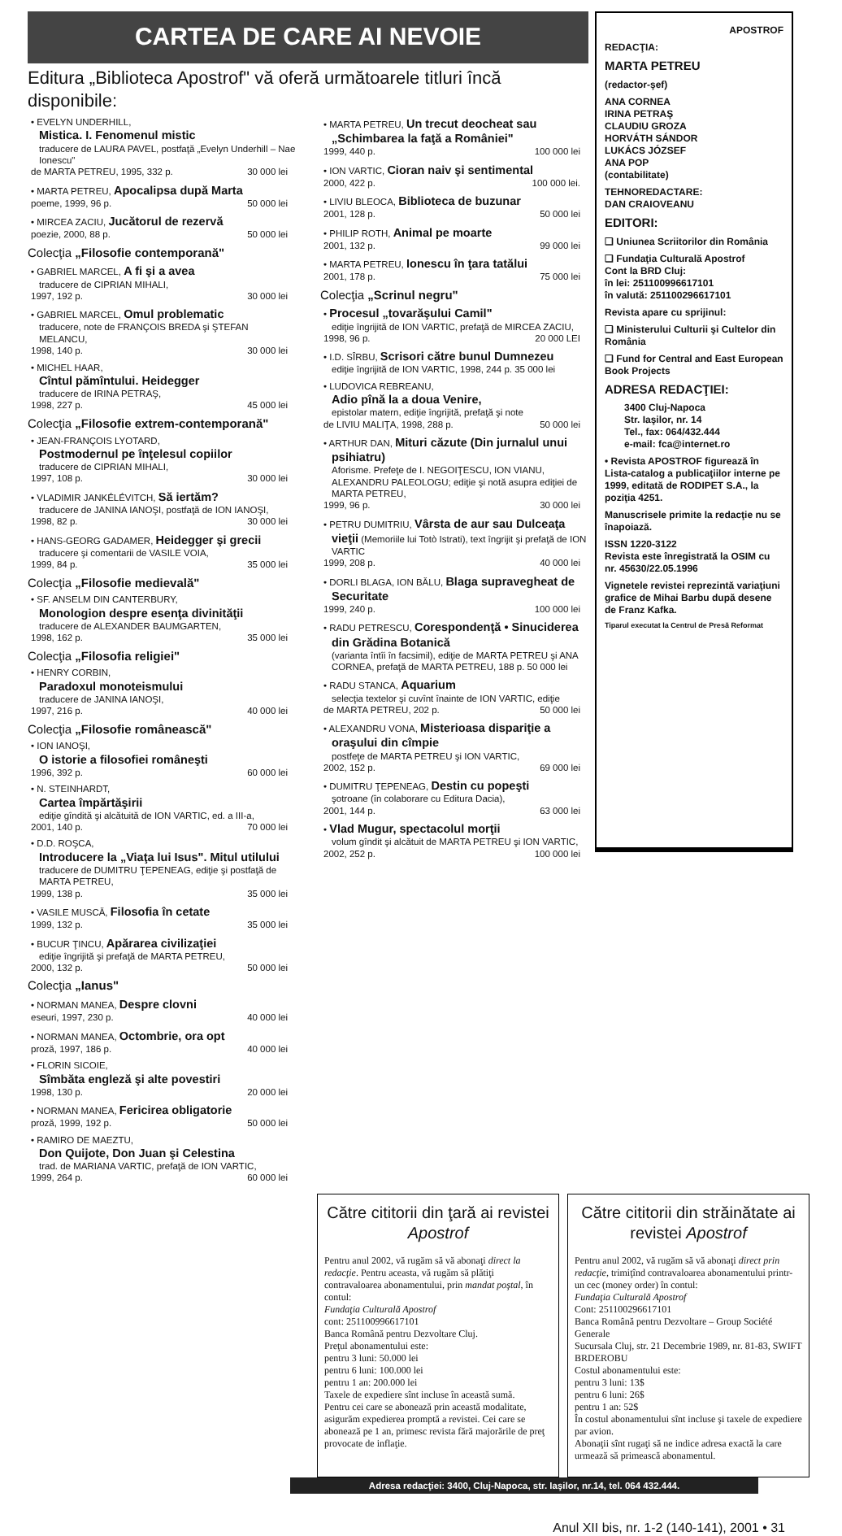CARTEA DE CARE AI NEVOIE
Editura „Biblioteca Apostrof" vă oferă următoarele titluri încă disponibile:
• EVELYN UNDERHILL,
Mistica. I. Fenomenul mistic
traducere de LAURA PAVEL, postfaţă „Evelyn Underhill – Nae Ionescu"
de MARTA PETREU, 1995, 332 p. 30 000 lei
• MARTA PETREU, Apocalipsa după Marta
poeme, 1999, 96 p. 50 000 lei
• MIRCEA ZACIU, Jucătorul de rezervă
poezie, 2000, 88 p. 50 000 lei
Colecţia „Filosofie contemporană"
• GABRIEL MARCEL, A fi şi a avea
traducere de CIPRIAN MIHALI,
1997, 192 p. 30 000 lei
• GABRIEL MARCEL, Omul problematic
traducere, note de FRANÇOIS BREDA şi ŞTEFAN MELANCU,
1998, 140 p. 30 000 lei
• MICHEL HAAR,
Cîntul pămîntului. Heidegger
traducere de IRINA PETRAŞ,
1998, 227 p. 45 000 lei
Colecţia „Filosofie extrem-contemporană"
• JEAN-FRANÇOIS LYOTARD,
Postmodernul pe înţelesul copiilor
traducere de CIPRIAN MIHALI,
1997, 108 p. 30 000 lei
• VLADIMIR JANKÉLÉVITCH, Să iertăm?
traducere de JANINA IANOŞI, postfaţă de ION IANOŞI,
1998, 82 p. 30 000 lei
• HANS-GEORG GADAMER, Heidegger şi grecii
traducere şi comentarii de VASILE VOIA,
1999, 84 p. 35 000 lei
Colecţia „Filosofie medievală"
• SF. ANSELM DIN CANTERBURY,
Monologion despre esenţa divinităţii
traducere de ALEXANDER BAUMGARTEN,
1998, 162 p. 35 000 lei
Colecţia „Filosofia religiei"
• HENRY CORBIN,
Paradoxul monoteismului
traducere de JANINA IANOŞI,
1997, 216 p. 40 000 lei
Colecţia „Filosofie românească"
• ION IANOŞI,
O istorie a filosofiei româneşti
1996, 392 p. 60 000 lei
• N. STEINHARDT,
Cartea împărtăşirii
ediţie gîndită şi alcătuită de ION VARTIC, ed. a III-a,
2001, 140 p. 70 000 lei
• D.D. ROŞCA,
Introducere la „Viaţa lui Isus". Mitul utilului
traducere de DUMITRU ŢEPENEAG, ediţie şi postfaţă de MARTA PETREU,
1999, 138 p. 35 000 lei
• VASILE MUSCĂ, Filosofia în cetate
1999, 132 p. 35 000 lei
• BUCUR ŢINCU, Apărarea civilizaţiei
ediţie îngrijită şi prefaţă de MARTA PETREU,
2000, 132 p. 50 000 lei
Colecţia „Ianus"
• NORMAN MANEA, Despre clovni
eseuri, 1997, 230 p. 40 000 lei
• NORMAN MANEA, Octombrie, ora opt
proză, 1997, 186 p. 40 000 lei
• FLORIN SICOIE,
Sîmbăta engleză şi alte povestiri
1998, 130 p. 20 000 lei
• NORMAN MANEA, Fericirea obligatorie
proză, 1999, 192 p. 50 000 lei
• RAMIRO DE MAEZTU,
Don Quijote, Don Juan şi Celestina
trad. de MARIANA VARTIC, prefaţă de ION VARTIC,
1999, 264 p. 60 000 lei
• MARTA PETREU, Un trecut deocheat sau „Schimbarea la faţă a României"
1999, 440 p. 100 000 lei
• ION VARTIC, Cioran naiv şi sentimental
2000, 422 p. 100 000 lei.
• LIVIU BLEOCA, Biblioteca de buzunar
2001, 128 p. 50 000 lei
• PHILIP ROTH, Animal pe moarte
2001, 132 p. 99 000 lei
• MARTA PETREU, Ionescu în ţara tatălui
2001, 178 p. 75 000 lei
Colecţia „Scrinul negru"
• Procesul „tovarăşului Camil"
ediţie îngrijită de ION VARTIC, prefaţă de MIRCEA ZACIU,
1998, 96 p. 20 000 LEI
• I.D. SÎRBU, Scrisori către bunul Dumnezeu
ediţie îngrijită de ION VARTIC, 1998, 244 p. 35 000 lei
• LUDOVICA REBREANU,
Adio pînă la a doua Venire,
epistolar matern, ediţie îngrijită, prefaţă şi note
de LIVIU MALIŢA, 1998, 288 p. 50 000 lei
• ARTHUR DAN, Mituri căzute (Din jurnalul unui psihiatru)
Aforisme. Prefeţe de I. NEGOIŢESCU, ION VIANU, ALEXANDRU PALEOLOGU; ediţie şi notă asupra ediţiei de MARTA PETREU,
1999, 96 p. 30 000 lei
• PETRU DUMITRIU, Vârsta de aur sau Dulceaţa vieţii (Memoriile lui Totò Istrati), text îngrijit şi prefaţă de ION VARTIC
1999, 208 p. 40 000 lei
• DORLI BLAGA, ION BĂLU, Blaga supravegheat de Securitate
1999, 240 p. 100 000 lei
• RADU PETRESCU, Corespondenţă • Sinuciderea din Grădina Botanică
(varianta întîi în facsimil), ediţie de MARTA PETREU şi ANA CORNEA, prefaţă de MARTA PETREU, 188 p. 50 000 lei
• RADU STANCA, Aquarium
selecţia textelor şi cuvînt înainte de ION VARTIC, ediţie
de MARTA PETREU, 202 p. 50 000 lei
• ALEXANDRU VONA, Misterioasa dispariţie a oraşului din cîmpie
postfeţe de MARTA PETREU şi ION VARTIC,
2002, 152 p. 69 000 lei
• DUMITRU ŢEPENEAG, Destin cu popeşti
şotroane (în colaborare cu Editura Dacia),
2001, 144 p. 63 000 lei
• Vlad Mugur, spectacolul morţii
volum gîndit şi alcătuit de MARTA PETREU şi ION VARTIC,
2002, 252 p. 100 000 lei
APOSTROF
REDACŢIA:
MARTA PETREU
(redactor-şef)
ANA CORNEA
IRINA PETRAŞ
CLAUDIU GROZA
HORVÁTH SÁNDOR
LUKÁCS JÓZSEF
ANA POP
(contabilitate)
TEHNOREDACTARE:
DAN CRAIOVEANU
EDITORI:
❑ Uniunea Scriitorilor din România
❑ Fundaţia Culturală Apostrof
Cont la BRD Cluj:
în lei: 251100996617101
în valută: 251100296617101
Revista apare cu sprijinul:
❑ Ministerului Culturii şi Cultelor din România
❑ Fund for Central and East European Book Projects
ADRESA REDACŢIEI:
3400 Cluj-Napoca
Str. Iaşilor, nr. 14
Tel., fax: 064/432.444
e-mail: fca@internet.ro
• Revista APOSTROF figurează în Lista-catalog a publicaţiilor interne pe 1999, editată de RODIPET S.A., la poziţia 4251.
Manuscrisele primite la redacţie nu se înapoiază.
ISSN 1220-3122
Revista este înregistrată la OSIM cu nr. 45630/22.05.1996
Vignetele revistei reprezintă variaţiuni grafice de Mihai Barbu după desene de Franz Kafka.
Tiparul executat la Centrul de Presă Reformat
Către cititorii din ţară ai revistei Apostrof
Pentru anul 2002, vă rugăm să vă abonaţi direct la redacţie. Pentru aceasta, vă rugăm să plătiţi contravaloarea abonamentului, prin mandat poştal, în contul:
Fundaţia Culturală Apostrof
cont: 251100996617101
Banca Română pentru Dezvoltare Cluj.
Preţul abonamentului este:
pentru 3 luni: 50.000 lei
pentru 6 luni: 100.000 lei
pentru 1 an: 200.000 lei
Taxele de expediere sînt incluse în această sumă.
Pentru cei care se abonează prin această modalitate, asigurăm expedierea promptă a revistei. Cei care se abonează pe 1 an, primesc revista fără majorările de preţ provocate de inflaţie.
Către cititorii din străinătate ai revistei Apostrof
Pentru anul 2002, vă rugăm să vă abonaţi direct prin redacţie, trimiţînd contravaloarea abonamentului printr-un cec (money order) în contul:
Fundaţia Culturală Apostrof
Cont: 251100296617101
Banca Română pentru Dezvoltare – Group Société Generale
Sucursala Cluj, str. 21 Decembrie 1989, nr. 81-83, SWIFT BRDEROBU
Costul abonamentului este:
pentru 3 luni: 13$
pentru 6 luni: 26$
pentru 1 an: 52$
În costul abonamentului sînt incluse şi taxele de expediere par avion.
Abonaţii sînt rugaţi să ne indice adresa exactă la care urmează să primească abonamentul.
Adresa redacţiei: 3400, Cluj-Napoca, str. Iaşilor, nr.14, tel. 064 432.444.
Anul XII bis, nr. 1-2 (140-141), 2001 • 31